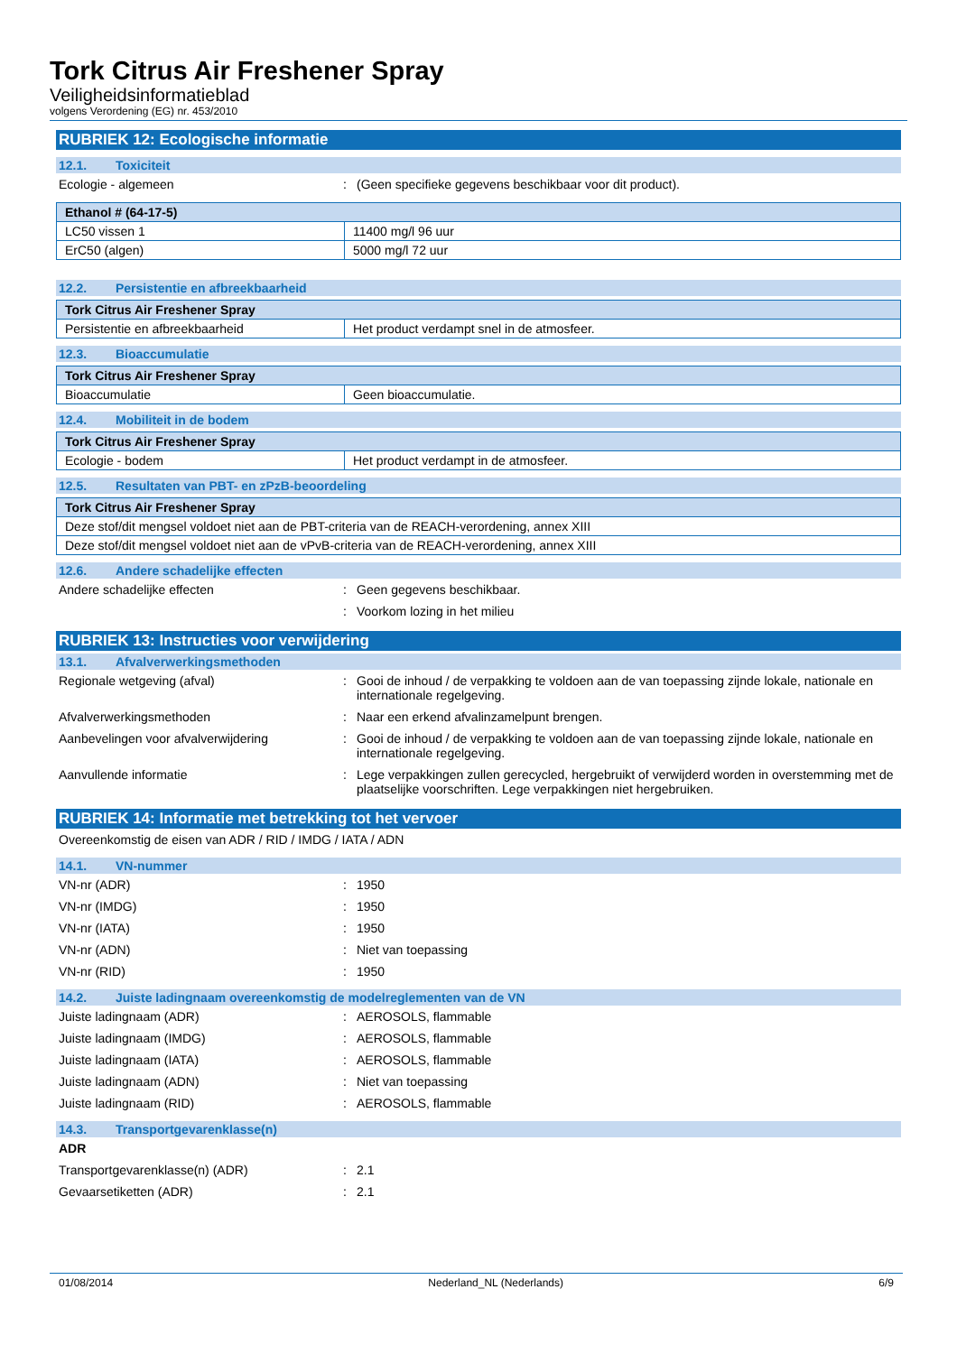Tork Citrus Air Freshener Spray
Veiligheidsinformatieblad
volgens Verordening (EG) nr. 453/2010
RUBRIEK 12: Ecologische informatie
12.1. Toxiciteit
Ecologie - algemeen : (Geen specifieke gegevens beschikbaar voor dit product).
| Ethanol # (64-17-5) | |
| --- | --- |
| LC50 vissen 1 | 11400 mg/l 96 uur |
| ErC50 (algen) | 5000 mg/l 72 uur |
12.2. Persistentie en afbreekbaarheid
| Tork Citrus Air Freshener Spray | |
| --- | --- |
| Persistentie en afbreekbaarheid | Het product verdampt snel in de atmosfeer. |
12.3. Bioaccumulatie
| Tork Citrus Air Freshener Spray | |
| --- | --- |
| Bioaccumulatie | Geen bioaccumulatie. |
12.4. Mobiliteit in de bodem
| Tork Citrus Air Freshener Spray | |
| --- | --- |
| Ecologie - bodem | Het product verdampt in de atmosfeer. |
12.5. Resultaten van PBT- en zPzB-beoordeling
| Tork Citrus Air Freshener Spray |
| --- |
| Deze stof/dit mengsel voldoet niet aan de PBT-criteria van de REACH-verordening, annex XIII |
| Deze stof/dit mengsel voldoet niet aan de vPvB-criteria van de REACH-verordening, annex XIII |
12.6. Andere schadelijke effecten
Andere schadelijke effecten : Geen gegevens beschikbaar.
: Voorkom lozing in het milieu
RUBRIEK 13: Instructies voor verwijdering
13.1. Afvalverwerkingsmethoden
Regionale wetgeving (afval) : Gooi de inhoud / de verpakking te voldoen aan de van toepassing zijnde lokale, nationale en internationale regelgeving.
Afvalverwerkingsmethoden : Naar een erkend afvalinzamelpunt brengen.
Aanbevelingen voor afvalverwijdering : Gooi de inhoud / de verpakking te voldoen aan de van toepassing zijnde lokale, nationale en internationale regelgeving.
Aanvullende informatie : Lege verpakkingen zullen gerecycled, hergebruikt of verwijderd worden in overstemming met de plaatselijke voorschriften. Lege verpakkingen niet hergebruiken.
RUBRIEK 14: Informatie met betrekking tot het vervoer
Overeenkomstig de eisen van ADR / RID / IMDG / IATA / ADN
14.1. VN-nummer
VN-nr (ADR) : 1950
VN-nr (IMDG) : 1950
VN-nr (IATA) : 1950
VN-nr (ADN) : Niet van toepassing
VN-nr (RID) : 1950
14.2. Juiste ladingnaam overeenkomstig de modelreglementen van de VN
Juiste ladingnaam (ADR) : AEROSOLS, flammable
Juiste ladingnaam (IMDG) : AEROSOLS, flammable
Juiste ladingnaam (IATA) : AEROSOLS, flammable
Juiste ladingnaam (ADN) : Niet van toepassing
Juiste ladingnaam (RID) : AEROSOLS, flammable
14.3. Transportgevarenklasse(n)
ADR
Transportgevarenklasse(n) (ADR) : 2.1
Gevaarsetiketten (ADR) : 2.1
01/08/2014 Nederland_NL (Nederlands) 6/9